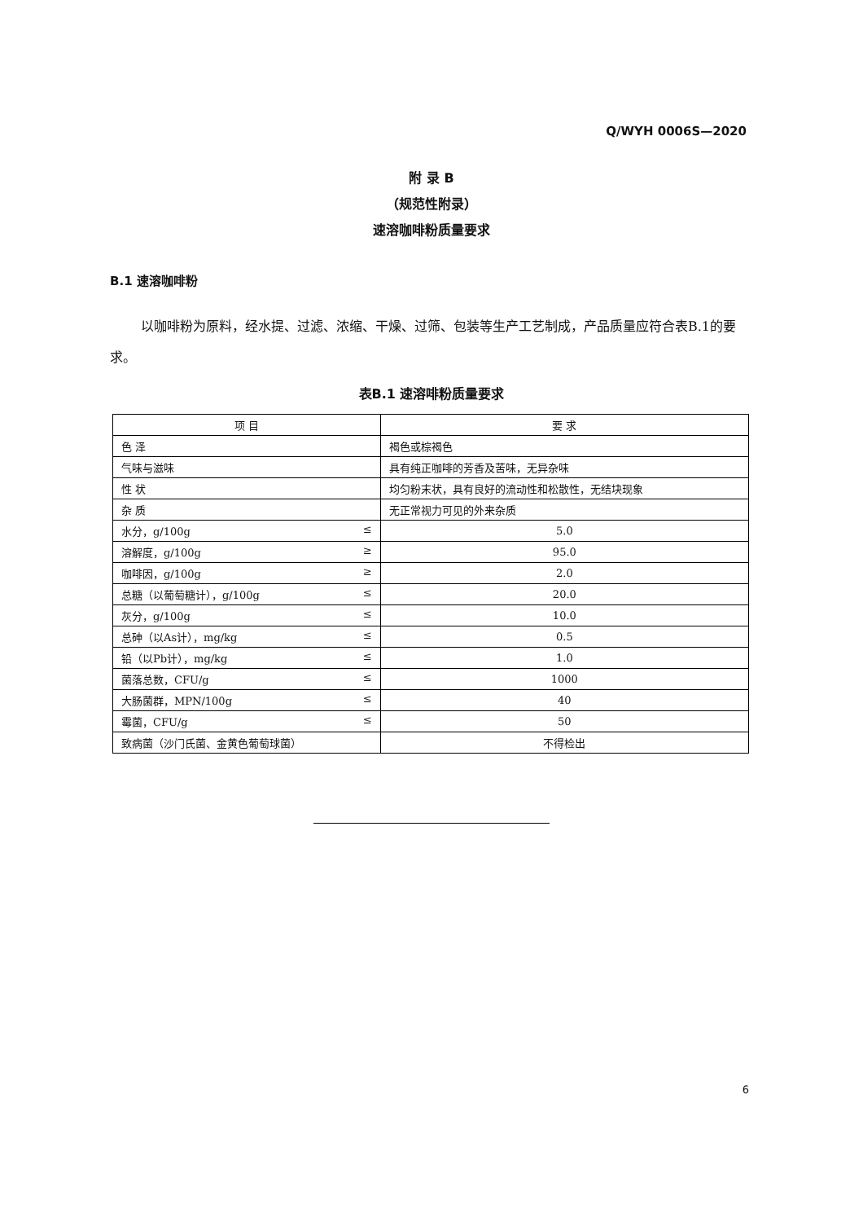Q/WYH 0006S—2020
附 录 B
（规范性附录）
速溶咖啡粉质量要求
B.1 速溶咖啡粉
以咖啡粉为原料，经水提、过滤、浓缩、干燥、过筛、包装等生产工艺制成，产品质量应符合表B.1的要求。
表B.1 速溶啡粉质量要求
| 项 目 | 要 求 |
| --- | --- |
| 色 泽 | 褐色或棕褐色 |
| 气味与滋味 | 具有纯正咖啡的芳香及苦味，无异杂味 |
| 性 状 | 均匀粉末状，具有良好的流动性和松散性，无结块现象 |
| 杂 质 | 无正常视力可见的外来杂质 |
| 水分，g/100g ≤ | 5.0 |
| 溶解度，g/100g ≥ | 95.0 |
| 咖啡因，g/100g ≥ | 2.0 |
| 总糖（以葡萄糖计），g/100g ≤ | 20.0 |
| 灰分，g/100g ≤ | 10.0 |
| 总砷（以As计），mg/kg ≤ | 0.5 |
| 铅（以Pb计），mg/kg ≤ | 1.0 |
| 菌落总数，CFU/g ≤ | 1000 |
| 大肠菌群，MPN/100g ≤ | 40 |
| 霉菌，CFU/g ≤ | 50 |
| 致病菌（沙门氏菌、金黄色葡萄球菌） | 不得检出 |
6